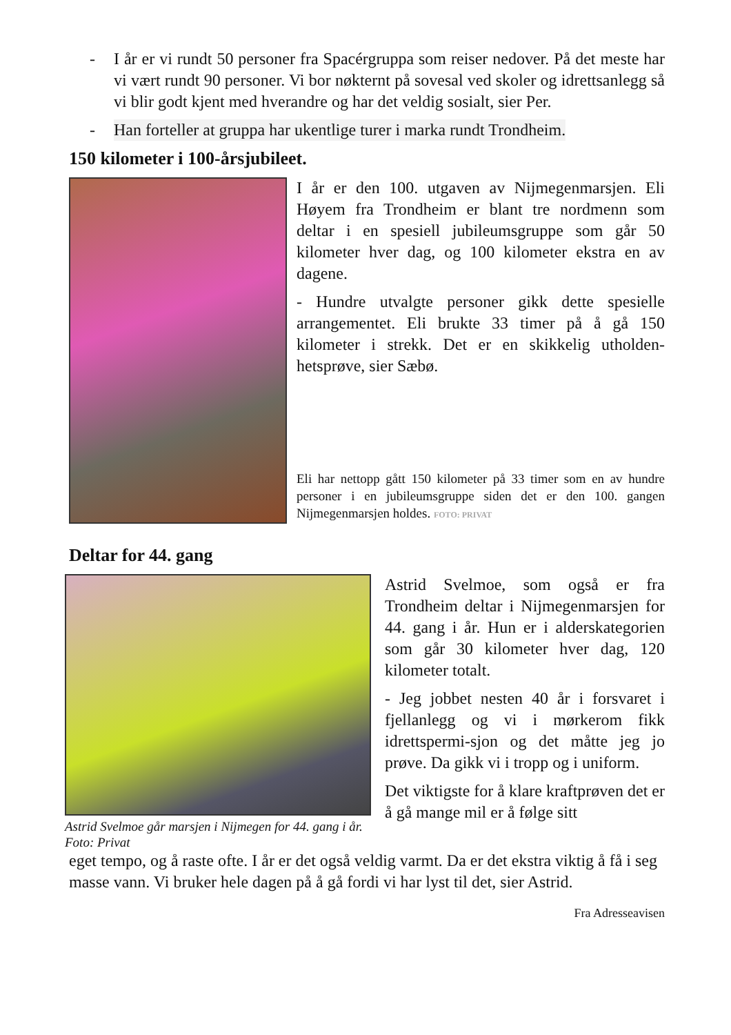- I år er vi rundt 50 personer fra Spacérgruppa som reiser nedover. På det meste har vi vært rundt 90 personer. Vi bor nøkternt på sovesal ved skoler og idrettsanlegg så vi blir godt kjent med hverandre og har det veldig sosialt, sier Per.
- Han forteller at gruppa har ukentlige turer i marka rundt Trondheim.
150 kilometer i 100-årsjubileet.
I år er den 100. utgaven av Nijmegenmarsjen. Eli Høyem fra Trondheim er blant tre nordmenn som deltar i en spesiell jubileumsgruppe som går 50 kilometer hver dag, og 100 kilometer ekstra en av dagene.
- Hundre utvalgte personer gikk dette spesielle arrangementet. Eli brukte 33 timer på å gå 150 kilometer i strekk. Det er en skikkelig utholden-hetsprøve, sier Sæbø.
Eli har nettopp gått 150 kilometer på 33 timer som en av hundre personer i en jubileumsgruppe siden det er den 100. gangen Nijmegenmarsjen holdes. FOTO: PRIVAT
Deltar for 44. gang
Astrid Svelmoe går marsjen i Nijmegen for 44. gang i år. Foto: Privat
Astrid Svelmoe, som også er fra Trondheim deltar i Nijmegenmarsjen for 44. gang i år. Hun er i alderskategorien som går 30 kilometer hver dag, 120 kilometer totalt.
- Jeg jobbet nesten 40 år i forsvaret i fjellanlegg og vi i mørkerom fikk idrettspermi-sjon og det måtte jeg jo prøve. Da gikk vi i tropp og i uniform.
Det viktigste for å klare kraftprøven det er å gå mange mil er å følge sitt
eget tempo, og å raste ofte. I år er det også veldig varmt. Da er det ekstra viktig å få i seg masse vann. Vi bruker hele dagen på å gå fordi vi har lyst til det, sier Astrid.
Fra Adresseavisen